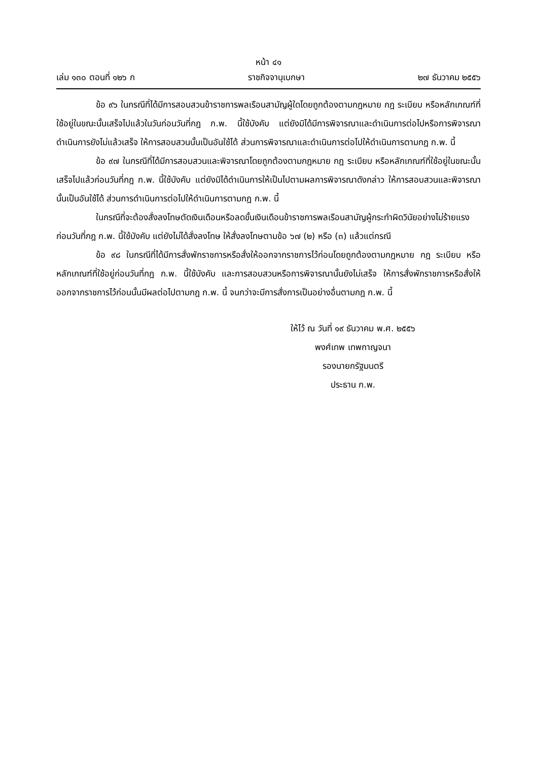หน้า ๔๑
เล่ม ๑๓๐ ตอนที่ ๑๒๖ ก ราชกิจจานุเบกษา ๒๗ ธันวาคม ๒๕๕๖
ข้อ ๙๖ ในกรณีที่ได้มีการสอบสวนข้าราชการพลเรือนสามัญผู้ใดโดยถูกต้องตามกฎหมาย กฎ ระเบียบ หรือหลักเกณฑ์ที่ใช้อยู่ในขณะนั้นเสร็จไปแล้วในวันก่อนวันที่กฎ ก.พ. นี้ใช้บังคับ แต่ยังมิได้มีการพิจารณาและดำเนินการต่อไปหรือการพิจารณาดำเนินการยังไม่แล้วเสร็จ ให้การสอบสวนนั้นเป็นอันใช้ได้ ส่วนการพิจารณาและดำเนินการต่อไปให้ดำเนินการตามกฎ ก.พ. นี้
ข้อ ๙๗ ในกรณีที่ได้มีการสอบสวนและพิจารณาโดยถูกต้องตามกฎหมาย กฎ ระเบียบ หรือหลักเกณฑ์ที่ใช้อยู่ในขณะนั้นเสร็จไปแล้วก่อนวันที่กฎ ก.พ. นี้ใช้บังคับ แต่ยังมิได้ดำเนินการให้เป็นไปตามผลการพิจารณาดังกล่าว ให้การสอบสวนและพิจารณานั้นเป็นอันใช้ได้ ส่วนการดำเนินการต่อไปให้ดำเนินการตามกฎ ก.พ. นี้
ในกรณีที่จะต้องสั่งลงโทษตัดเงินเดือนหรือลดขั้นเงินเดือนข้าราชการพลเรือนสามัญผู้กระทำผิดวินัยอย่างไม่ร้ายแรงก่อนวันที่กฎ ก.พ. นี้ใช้บังคับ แต่ยังไม่ได้สั่งลงโทษ ให้สั่งลงโทษตามข้อ ๖๗ (๒) หรือ (๓) แล้วแต่กรณี
ข้อ ๙๘ ในกรณีที่ได้มีการสั่งพักราชการหรือสั่งให้ออกจากราชการไว้ก่อนโดยถูกต้องตามกฎหมาย กฎ ระเบียบ หรือหลักเกณฑ์ที่ใช้อยู่ก่อนวันที่กฎ ก.พ. นี้ใช้บังคับ และการสอบสวนหรือการพิจารณานั้นยังไม่เสร็จ ให้การสั่งพักราชการหรือสั่งให้ออกจากราชการไว้ก่อนนั้นมีผลต่อไปตามกฎ ก.พ. นี้ จนกว่าจะมีการสั่งการเป็นอย่างอื่นตามกฎ ก.พ. นี้
ให้ไว้ ณ วันที่ ๑๙ ธันวาคม พ.ศ. ๒๕๕๖
พงศ์เทพ เทพกาญจนา
รองนายกรัฐมนตรี
ประธาน ก.พ.